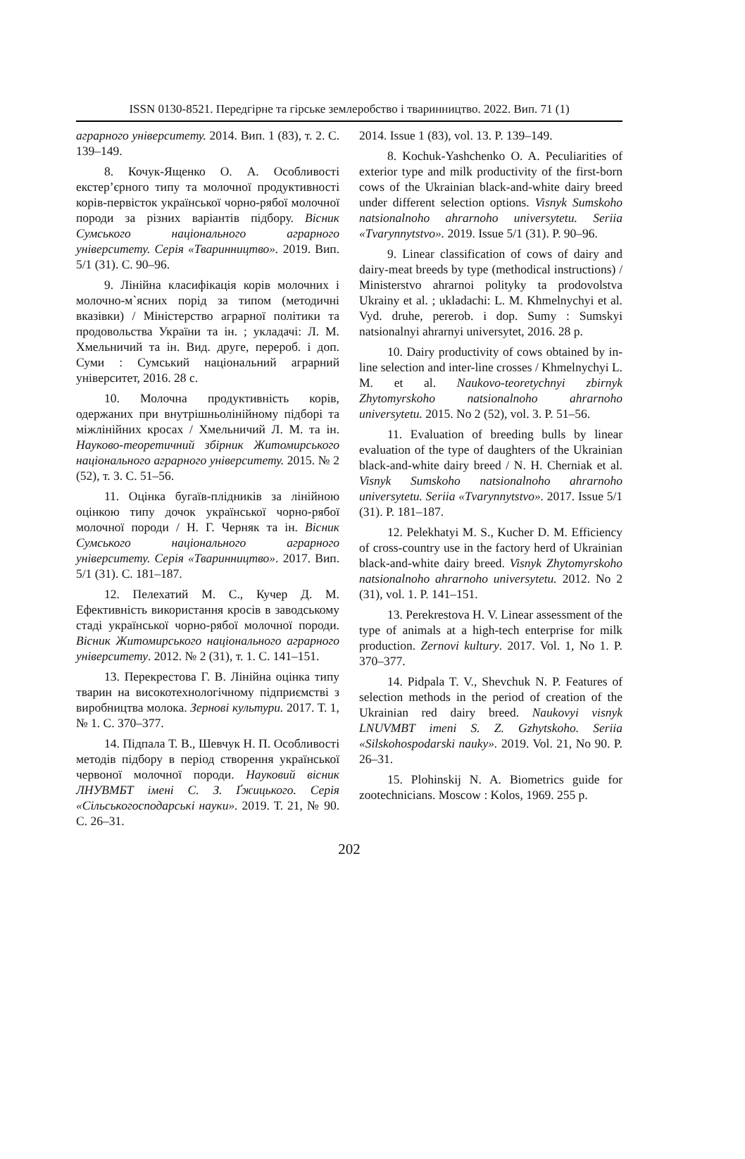ISSN 0130-8521. Передгірне та гірське землеробство і тваринництво. 2022. Вип. 71 (1)
аграрного університету. 2014. Вип. 1 (83), т. 2. С. 139–149.
8. Кочук-Ященко О. А. Особливості екстер’єрного типу та молочної продуктивності корів-первісток української чорно-рябої молочної породи за різних варіантів підбору. Вісник Сумського національного аграрного університету. Серія «Тваринництво». 2019. Вип. 5/1 (31). С. 90–96.
9. Лінійна класифікація корів молочних і молочно-м`ясних порід за типом (методичні вказівки) / Міністерство аграрної політики та продовольства України та ін. ; укладачі: Л. М. Хмельничий та ін. Вид. друге, перероб. і доп. Суми : Сумський національний аграрний університет, 2016. 28 с.
10. Молочна продуктивність корів, одержаних при внутрішньолінійному підборі та міжлінійних кросах / Хмельничий Л. М. та ін. Науково-теоретичний збірник Житомирського національного аграрного університету. 2015. № 2 (52), т. 3. С. 51–56.
11. Оцінка бугаїв-плідників за лінійною оцінкою типу дочок української чорно-рябої молочної породи / Н. Г. Черняк та ін. Вісник Сумського національного аграрного університету. Серія «Тваринництво». 2017. Вип. 5/1 (31). С. 181–187.
12. Пелехатий М. С., Кучер Д. М. Ефективність використання кросів в заводському стаді української чорно-рябої молочної породи. Вісник Житомирського національного аграрного університету. 2012. № 2 (31), т. 1. С. 141–151.
13. Перекрестова Г. В. Лінійна оцінка типу тварин на високотехнологічному підприємстві з виробництва молока. Зернові культури. 2017. Т. 1, № 1. С. 370–377.
14. Підпала Т. В., Шевчук Н. П. Особливості методів підбору в період створення української червоної молочної породи. Науковий вісник ЛНУВМБТ імені С. З. Ґжицького. Серія «Сільськогосподарські науки». 2019. Т. 21, № 90. С. 26–31.
2014. Issue 1 (83), vol. 13. P. 139–149.
8. Kochuk-Yashchenko O. A. Peculiarities of exterior type and milk productivity of the first-born cows of the Ukrainian black-and-white dairy breed under different selection options. Visnyk Sumskoho natsionalnoho ahrarnoho universytetu. Seriia «Tvarynnytstvo». 2019. Issue 5/1 (31). P. 90–96.
9. Linear classification of cows of dairy and dairy-meat breeds by type (methodical instructions) / Ministerstvo ahrarnoi polityky ta prodovolstva Ukrainy et al. ; ukladachi: L. M. Khmelnychyi et al. Vyd. druhe, pererob. i dop. Sumy : Sumskyi natsionalnyi ahrarnyi universytet, 2016. 28 p.
10. Dairy productivity of cows obtained by in-line selection and inter-line crosses / Khmelnychyi L. M. et al. Naukovo-teoretychnyi zbirnyk Zhytomyrskoho natsionalnoho ahrarnoho universytetu. 2015. No 2 (52), vol. 3. P. 51–56.
11. Evaluation of breeding bulls by linear evaluation of the type of daughters of the Ukrainian black-and-white dairy breed / N. H. Cherniak et al. Visnyk Sumskoho natsionalnoho ahrarnoho universytetu. Seriia «Tvarynnytstvo». 2017. Issue 5/1 (31). P. 181–187.
12. Pelekhatyi M. S., Kucher D. M. Efficiency of cross-country use in the factory herd of Ukrainian black-and-white dairy breed. Visnyk Zhytomyrskoho natsionalnoho ahrarnoho universytetu. 2012. No 2 (31), vol. 1. P. 141–151.
13. Perekrestova H. V. Linear assessment of the type of animals at a high-tech enterprise for milk production. Zernovi kultury. 2017. Vol. 1, No 1. P. 370–377.
14. Pidpala T. V., Shevchuk N. P. Features of selection methods in the period of creation of the Ukrainian red dairy breed. Naukovyi visnyk LNUVMBT imeni S. Z. Gzhytskoho. Seriia «Silskohospodarski nauky». 2019. Vol. 21, No 90. P. 26–31.
15. Plohinskij N. A. Biometrics guide for zootechnicians. Moscow : Kolos, 1969. 255 p.
202